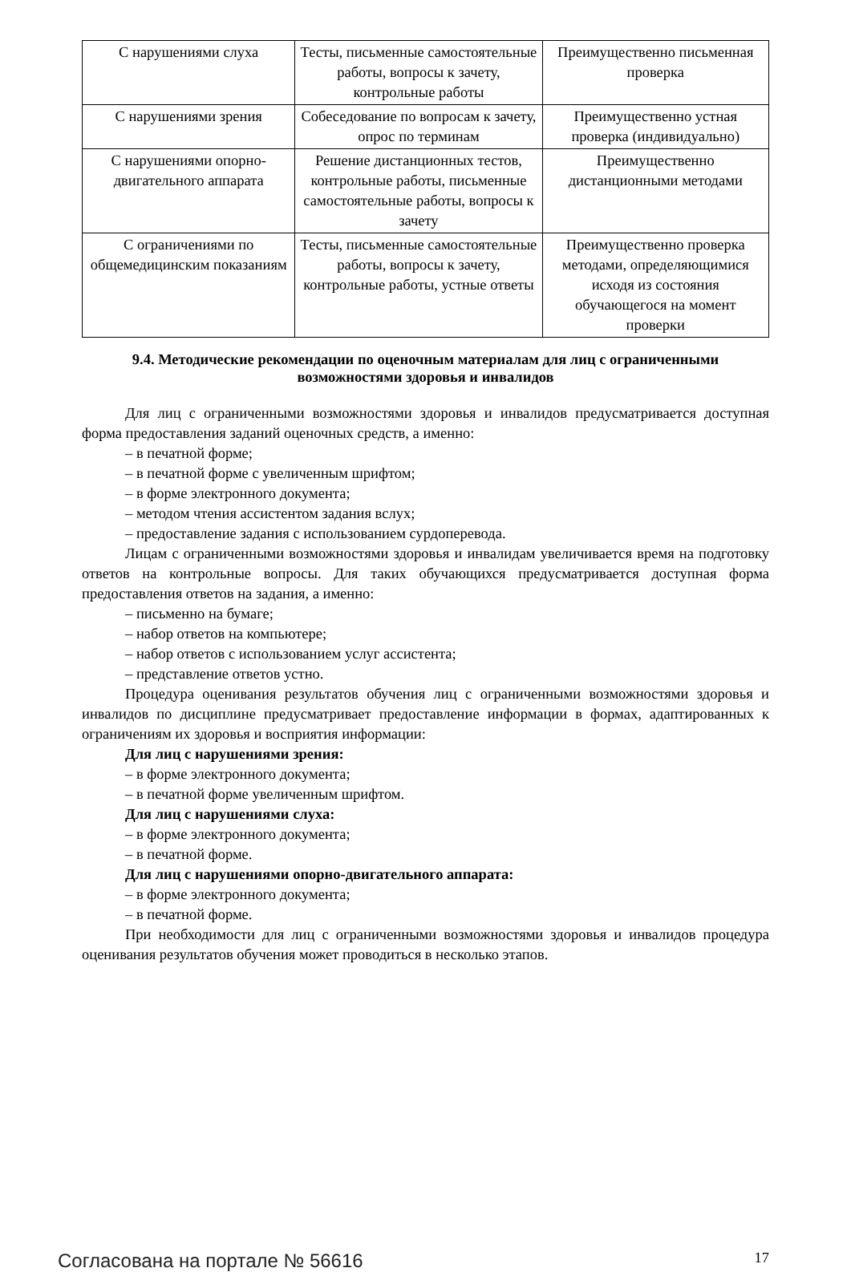| С нарушениями слуха | Тесты, письменные самостоятельные работы, вопросы к зачету, контрольные работы | Преимущественно письменная проверка |
| С нарушениями зрения | Собеседование по вопросам к зачету, опрос по терминам | Преимущественно устная проверка (индивидуально) |
| С нарушениями опорно-двигательного аппарата | Решение дистанционных тестов, контрольные работы, письменные самостоятельные работы, вопросы к зачету | Преимущественно дистанционными методами |
| С ограничениями по общемедицинским показаниям | Тесты, письменные самостоятельные работы, вопросы к зачету, контрольные работы, устные ответы | Преимущественно проверка методами, определяющимися исходя из состояния обучающегося на момент проверки |
9.4. Методические рекомендации по оценочным материалам для лиц с ограниченными возможностями здоровья и инвалидов
Для лиц с ограниченными возможностями здоровья и инвалидов предусматривается доступная форма предоставления заданий оценочных средств, а именно:
– в печатной форме;
– в печатной форме с увеличенным шрифтом;
– в форме электронного документа;
– методом чтения ассистентом задания вслух;
– предоставление задания с использованием сурдоперевода.
Лицам с ограниченными возможностями здоровья и инвалидам увеличивается время на подготовку ответов на контрольные вопросы. Для таких обучающихся предусматривается доступная форма предоставления ответов на задания, а именно:
– письменно на бумаге;
– набор ответов на компьютере;
– набор ответов с использованием услуг ассистента;
– представление ответов устно.
Процедура оценивания результатов обучения лиц с ограниченными возможностями здоровья и инвалидов по дисциплине предусматривает предоставление информации в формах, адаптированных к ограничениям их здоровья и восприятия информации:
Для лиц с нарушениями зрения:
– в форме электронного документа;
– в печатной форме увеличенным шрифтом.
Для лиц с нарушениями слуха:
– в форме электронного документа;
– в печатной форме.
Для лиц с нарушениями опорно-двигательного аппарата:
– в форме электронного документа;
– в печатной форме.
При необходимости для лиц с ограниченными возможностями здоровья и инвалидов процедура оценивания результатов обучения может проводиться в несколько этапов.
Согласована на портале № 56616 17